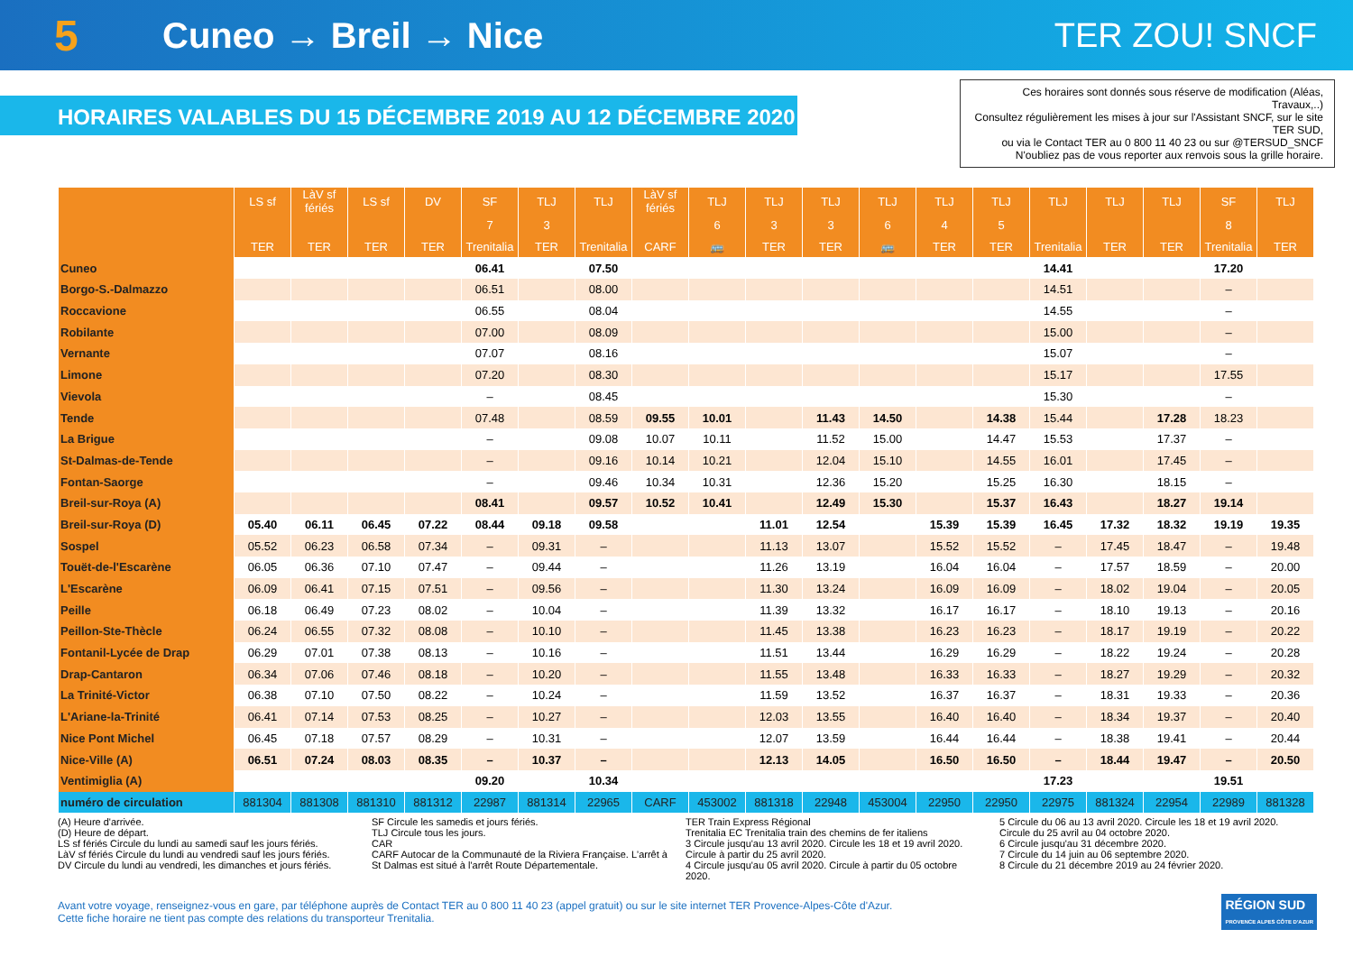5
Cuneo → Breil → Nice TER ZOU! SNCF
HORAIRES VALABLES DU 15 DÉCEMBRE 2019 AU 12 DÉCEMBRE 2020
Ces horaires sont donnés sous réserve de modification (Aléas, Travaux,..)
Consultez régulièrement les mises à jour sur l'Assistant SNCF, sur le site TER SUD,
ou via le Contact TER au 0 800 11 40 23 ou sur @TERSUD_SNCF
N'oubliez pas de vous reporter aux renvois sous la grille horaire.
| | LS sf | LàV sf fériés | LS sf | DV | SF | TLJ | TLJ | LàV sf fériés | TLJ | TLJ | TLJ | TLJ | TLJ | TLJ | TLJ | TLJ | TLJ | SF | TLJ |
| --- | --- | --- | --- | --- | --- | --- | --- | --- | --- | --- | --- | --- | --- | --- | --- | --- | --- | --- | --- |
| | | | | | 7 | 3 | | | 6 | 3 | 3 | 6 | 4 | 5 | | | | 8 | |
| | TER | TER | TER | TER | Trenitalia | TER | Trenitalia | CARF | 🚌 | TER | TER | 🚌 | TER | TER | Trenitalia | TER | TER | Trenitalia | TER |
| Cuneo | | | | | 06.41 | | 07.50 | | | | | | | | 14.41 | | | 17.20 | |
| Borgo-S.-Dalmazzo | | | | | 06.51 | | 08.00 | | | | | | | | 14.51 | | | – | |
| Roccavione | | | | | 06.55 | | 08.04 | | | | | | | | 14.55 | | | – | |
| Robilante | | | | | 07.00 | | 08.09 | | | | | | | | 15.00 | | | – | |
| Vernante | | | | | 07.07 | | 08.16 | | | | | | | | 15.07 | | | – | |
| Limone | | | | | 07.20 | | 08.30 | | | | | | | | 15.17 | | | 17.55 | |
| Vievola | | | | | – | | 08.45 | | | | | | | | 15.30 | | | – | |
| Tende | | | | | 07.48 | | 08.59 | 09.55 | 10.01 | | 11.43 | 14.50 | | 14.38 | 15.44 | | 17.28 | 18.23 | |
| La Brigue | | | | | – | | 09.08 | 10.07 | 10.11 | | 11.52 | 15.00 | | 14.47 | 15.53 | | 17.37 | – | |
| St-Dalmas-de-Tende | | | | | – | | 09.16 | 10.14 | 10.21 | | 12.04 | 15.10 | | 14.55 | 16.01 | | 17.45 | – | |
| Fontan-Saorge | | | | | – | | 09.46 | 10.34 | 10.31 | | 12.36 | 15.20 | | 15.25 | 16.30 | | 18.15 | – | |
| Breil-sur-Roya (A) | | | | | 08.41 | | 09.57 | 10.52 | 10.41 | | 12.49 | 15.30 | | 15.37 | 16.43 | | 18.27 | 19.14 | |
| Breil-sur-Roya (D) | 05.40 | 06.11 | 06.45 | 07.22 | 08.44 | 09.18 | 09.58 | | | 11.01 | 12.54 | | 15.39 | 15.39 | 16.45 | 17.32 | 18.32 | 19.19 | 19.35 |
| Sospel | 05.52 | 06.23 | 06.58 | 07.34 | – | 09.31 | – | | | 11.13 | 13.07 | | 15.52 | 15.52 | – | 17.45 | 18.47 | – | 19.48 |
| Touët-de-l'Escarène | 06.05 | 06.36 | 07.10 | 07.47 | – | 09.44 | – | | | 11.26 | 13.19 | | 16.04 | 16.04 | – | 17.57 | 18.59 | – | 20.00 |
| L'Escarène | 06.09 | 06.41 | 07.15 | 07.51 | – | 09.56 | – | | | 11.30 | 13.24 | | 16.09 | 16.09 | – | 18.02 | 19.04 | – | 20.05 |
| Peille | 06.18 | 06.49 | 07.23 | 08.02 | – | 10.04 | – | | | 11.39 | 13.32 | | 16.17 | 16.17 | – | 18.10 | 19.13 | – | 20.16 |
| Peillon-Ste-Thècle | 06.24 | 06.55 | 07.32 | 08.08 | – | 10.10 | – | | | 11.45 | 13.38 | | 16.23 | 16.23 | – | 18.17 | 19.19 | – | 20.22 |
| Fontanil-Lycée de Drap | 06.29 | 07.01 | 07.38 | 08.13 | – | 10.16 | – | | | 11.51 | 13.44 | | 16.29 | 16.29 | – | 18.22 | 19.24 | – | 20.28 |
| Drap-Cantaron | 06.34 | 07.06 | 07.46 | 08.18 | – | 10.20 | – | | | 11.55 | 13.48 | | 16.33 | 16.33 | – | 18.27 | 19.29 | – | 20.32 |
| La Trinité-Victor | 06.38 | 07.10 | 07.50 | 08.22 | – | 10.24 | – | | | 11.59 | 13.52 | | 16.37 | 16.37 | – | 18.31 | 19.33 | – | 20.36 |
| L'Ariane-la-Trinité | 06.41 | 07.14 | 07.53 | 08.25 | – | 10.27 | – | | | 12.03 | 13.55 | | 16.40 | 16.40 | – | 18.34 | 19.37 | – | 20.40 |
| Nice Pont Michel | 06.45 | 07.18 | 07.57 | 08.29 | – | 10.31 | – | | | 12.07 | 13.59 | | 16.44 | 16.44 | – | 18.38 | 19.41 | – | 20.44 |
| Nice-Ville (A) | 06.51 | 07.24 | 08.03 | 08.35 | – | 10.37 | – | | | 12.13 | 14.05 | | 16.50 | 16.50 | – | 18.44 | 19.47 | – | 20.50 |
| Ventimiglia (A) | | | | | 09.20 | | 10.34 | | | | | | | | 17.23 | | | 19.51 | |
| numéro de circulation | 881304 | 881308 | 881310 | 881312 | 22987 | 881314 | 22965 | CARF | 453002 | 881318 | 22948 | 453004 | 22950 | 22950 | 22975 | 881324 | 22954 | 22989 | 881328 |
(A) Heure d'arrivée.
(D) Heure de départ.
LS sf fériés Circule du lundi au samedi sauf les jours fériés.
LàV sf fériés Circule du lundi au vendredi sauf les jours fériés.
DV Circule du lundi au vendredi, les dimanches et jours fériés.
SF Circule les samedis et jours fériés.
TLJ Circule tous les jours.
CAR
CARF Autocar de la Communauté de la Riviera Française. L'arrêt à St Dalmas est situé à l'arrêt Route Départementale.
TER Train Express Régional
Trenitalia EC Trenitalia train des chemins de fer italiens
3 Circule jusqu'au 13 avril 2020. Circule les 18 et 19 avril 2020. Circule à partir du 25 avril 2020.
4 Circule jusqu'au 05 avril 2020. Circule à partir du 05 octobre 2020.
5 Circule du 06 au 13 avril 2020. Circule les 18 et 19 avril 2020. Circule du 25 avril au 04 octobre 2020.
6 Circule jusqu'au 31 décembre 2020.
7 Circule du 14 juin au 06 septembre 2020.
8 Circule du 21 décembre 2019 au 24 février 2020.
Avant votre voyage, renseignez-vous en gare, par téléphone auprès de Contact TER au 0 800 11 40 23 (appel gratuit) ou sur le site internet TER Provence-Alpes-Côte d'Azur.
Cette fiche horaire ne tient pas compte des relations du transporteur Trenitalia.
RÉGION SUD
PROVENCE ALPES CÔTE D'AZUR